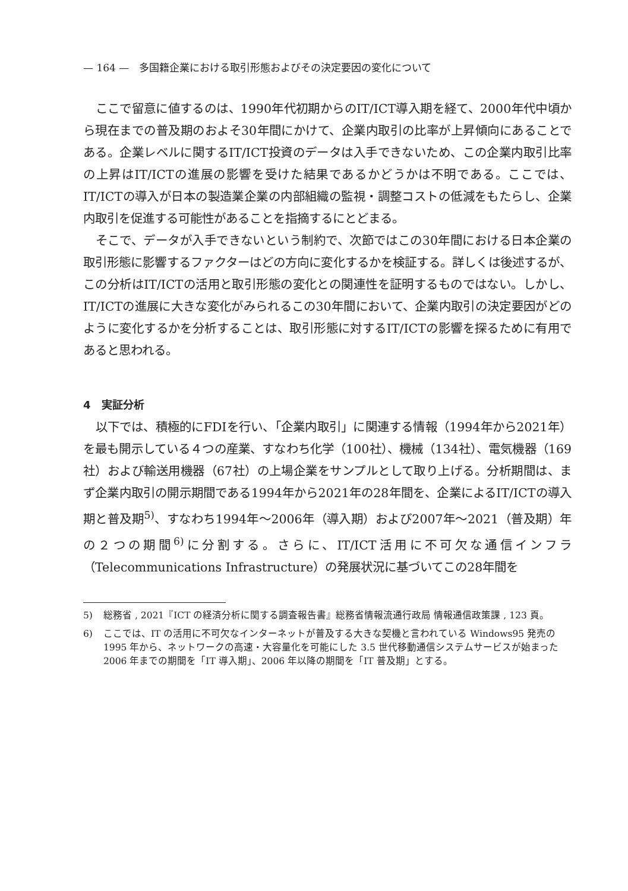— 164 —　多国籍企業における取引形態およびその決定要因の変化について
ここで留意に値するのは、1990年代初期からのIT/ICT導入期を経て、2000年代中頃から現在までの普及期のおよそ30年間にかけて、企業内取引の比率が上昇傾向にあることである。企業レベルに関するIT/ICT投資のデータは入手できないため、この企業内取引比率の上昇はIT/ICTの進展の影響を受けた結果であるかどうかは不明である。ここでは、IT/ICTの導入が日本の製造業企業の内部組織の監視・調整コストの低減をもたらし、企業内取引を促進する可能性があることを指摘するにとどまる。
そこで、データが入手できないという制約で、次節ではこの30年間における日本企業の取引形態に影響するファクターはどの方向に変化するかを検証する。詳しくは後述するが、この分析はIT/ICTの活用と取引形態の変化との関連性を証明するものではない。しかし、IT/ICTの進展に大きな変化がみられるこの30年間において、企業内取引の決定要因がどのように変化するかを分析することは、取引形態に対するIT/ICTの影響を探るために有用であると思われる。
4　実証分析
以下では、積極的にFDIを行い、「企業内取引」に関連する情報（1994年から2021年）を最も開示している４つの産業、すなわち化学（100社）、機械（134社）、電気機器（169社）および輸送用機器（67社）の上場企業をサンプルとして取り上げる。分析期間は、まず企業内取引の開示期間である1994年から2021年の28年間を、企業によるIT/ICTの導入期と普及期<sup>5)</sup>、すなわち1994年～2006年（導入期）および2007年～2021（普及期）年の２つの期間<sup>6)</sup>に分割する。さらに、IT/ICT活用に不可欠な通信インフラ（Telecommunications Infrastructure）の発展状況に基づいてこの28年間を
5) 総務省 , 2021『ICT の経済分析に関する調査報告書』総務省情報流通行政局 情報通信政策課 , 123 頁。
6) ここでは、IT の活用に不可欠なインターネットが普及する大きな契機と言われている Windows95 発売の 1995 年から、ネットワークの高速・大容量化を可能にした 3.5 世代移動通信システムサービスが始まった 2006 年までの期間を「IT 導入期」、2006 年以降の期間を「IT 普及期」とする。